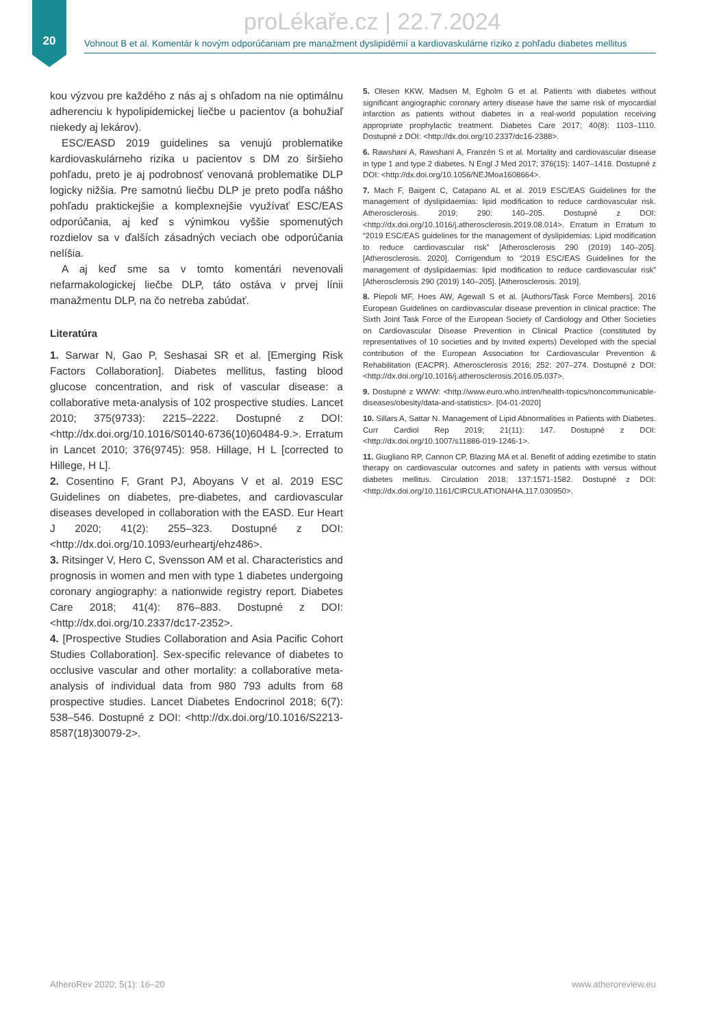20
proLékaře.cz | 22.7.2024
Vohnout B et al. Komentár k novým odporúčaniam pre manažment dyslipidémií a kardiovaskulárne riziko z pohľadu diabetes mellitus
kou výzvou pre každého z nás aj s ohľadom na nie optimálnu adherenciu k hypolipidemickej liečbe u pacientov (a bohužiaľ niekedy aj lekárov).
ESC/EASD 2019 guidelines sa venujú problematike kardiovaskulárneho rizika u pacientov s DM zo širšieho pohľadu, preto je aj podrobnosť venovaná problematike DLP logicky nižšia. Pre samotnú liečbu DLP je preto podľa nášho pohľadu praktickejšie a komplexnejšie využívať ESC/EAS odporúčania, aj keď s výnimkou vyššie spomenutých rozdielov sa v ďalších zásadných veciach obe odporúčania nelíšia.
A aj keď sme sa v tomto komentári nevenovali nefarmakologickej liečbe DLP, táto ostáva v prvej línii manažmentu DLP, na čo netreba zabúdať.
Literatúra
1. Sarwar N, Gao P, Seshasai SR et al. [Emerging Risk Factors Collaboration]. Diabetes mellitus, fasting blood glucose concentration, and risk of vascular disease: a collaborative meta-analysis of 102 prospective studies. Lancet 2010; 375(9733): 2215–2222. Dostupné z DOI: <http://dx.doi.org/10.1016/S0140-6736(10)60484-9.>. Erratum in Lancet 2010; 376(9745): 958. Hillage, H L [corrected to Hillege, H L].
2. Cosentino F, Grant PJ, Aboyans V et al. 2019 ESC Guidelines on diabetes, pre-diabetes, and cardiovascular diseases developed in collaboration with the EASD. Eur Heart J 2020; 41(2): 255–323. Dostupné z DOI: <http://dx.doi.org/10.1093/eurheartj/ehz486>.
3. Ritsinger V, Hero C, Svensson AM et al. Characteristics and prognosis in women and men with type 1 diabetes undergoing coronary angiography: a nationwide registry report. Diabetes Care 2018; 41(4): 876–883. Dostupné z DOI: <http://dx.doi.org/10.2337/dc17-2352>.
4. [Prospective Studies Collaboration and Asia Pacific Cohort Studies Collaboration]. Sex-specific relevance of diabetes to occlusive vascular and other mortality: a collaborative meta-analysis of individual data from 980 793 adults from 68 prospective studies. Lancet Diabetes Endocrinol 2018; 6(7): 538–546. Dostupné z DOI: <http://dx.doi.org/10.1016/S2213-8587(18)30079-2>.
5. Olesen KKW, Madsen M, Egholm G et al. Patients with diabetes without significant angiographic coronary artery disease have the same risk of myocardial infarction as patients without diabetes in a real-world population receiving appropriate prophylactic treatment. Diabetes Care 2017; 40(8): 1103–1110. Dostupné z DOI: <http://dx.doi.org/10.2337/dc16-2388>.
6. Rawshani A, Rawshani A, Franzén S et al. Mortality and cardiovascular disease in type 1 and type 2 diabetes. N Engl J Med 2017; 376(15): 1407–1418. Dostupné z DOI: <http://dx.doi.org/10.1056/NEJMoa1608664>.
7. Mach F, Baigent C, Catapano AL et al. 2019 ESC/EAS Guidelines for the management of dyslipidaemias: lipid modification to reduce cardiovascular risk. Atherosclerosis. 2019; 290: 140–205. Dostupné z DOI: <http://dx.doi.org/10.1016/j.atherosclerosis.2019.08.014>. Erratum in Erratum to “2019 ESC/EAS guidelines for the management of dyslipidemias: Lipid modification to reduce cardiovascular risk” [Atherosclerosis 290 (2019) 140–205]. [Atherosclerosis. 2020]. Corrigendum to “2019 ESC/EAS Guidelines for the management of dyslipidaemias: lipid modification to reduce cardiovascular risk” [Atherosclerosis 290 (2019) 140–205]. [Atherosclerosis. 2019].
8. Piepoli MF, Hoes AW, Agewall S et al. [Authors/Task Force Members]. 2016 European Guidelines on cardiovascular disease prevention in clinical practice: The Sixth Joint Task Force of the European Society of Cardiology and Other Societies on Cardiovascular Disease Prevention in Clinical Practice (constituted by representatives of 10 societies and by invited experts) Developed with the special contribution of the European Association for Cardiovascular Prevention & Rehabilitation (EACPR). Atherosclerosis 2016; 252: 207–274. Dostupné z DOI: <http://dx.doi.org/10.1016/j.atherosclerosis.2016.05.037>.
9. Dostupné z WWW: <http://www.euro.who.int/en/health-topics/noncommunicable-diseases/obesity/data-and-statistics>. [04-01-2020]
10. Sillars A, Sattar N. Management of Lipid Abnormalities in Patients with Diabetes. Curr Cardiol Rep 2019; 21(11): 147. Dostupné z DOI: <http://dx.doi.org/10.1007/s11886-019-1246-1>.
11. Giugliano RP, Cannon CP, Blazing MA et al. Benefit of adding ezetimibe to statin therapy on cardiovascular outcomes and safety in patients with versus without diabetes mellitus. Circulation 2018; 137:1571-1582. Dostupné z DOI: <http://dx.doi.org/10.1161/CIRCULATIONAHA.117.030950>.
AtheroRev 2020; 5(1): 16–20 www.atheroreview.eu